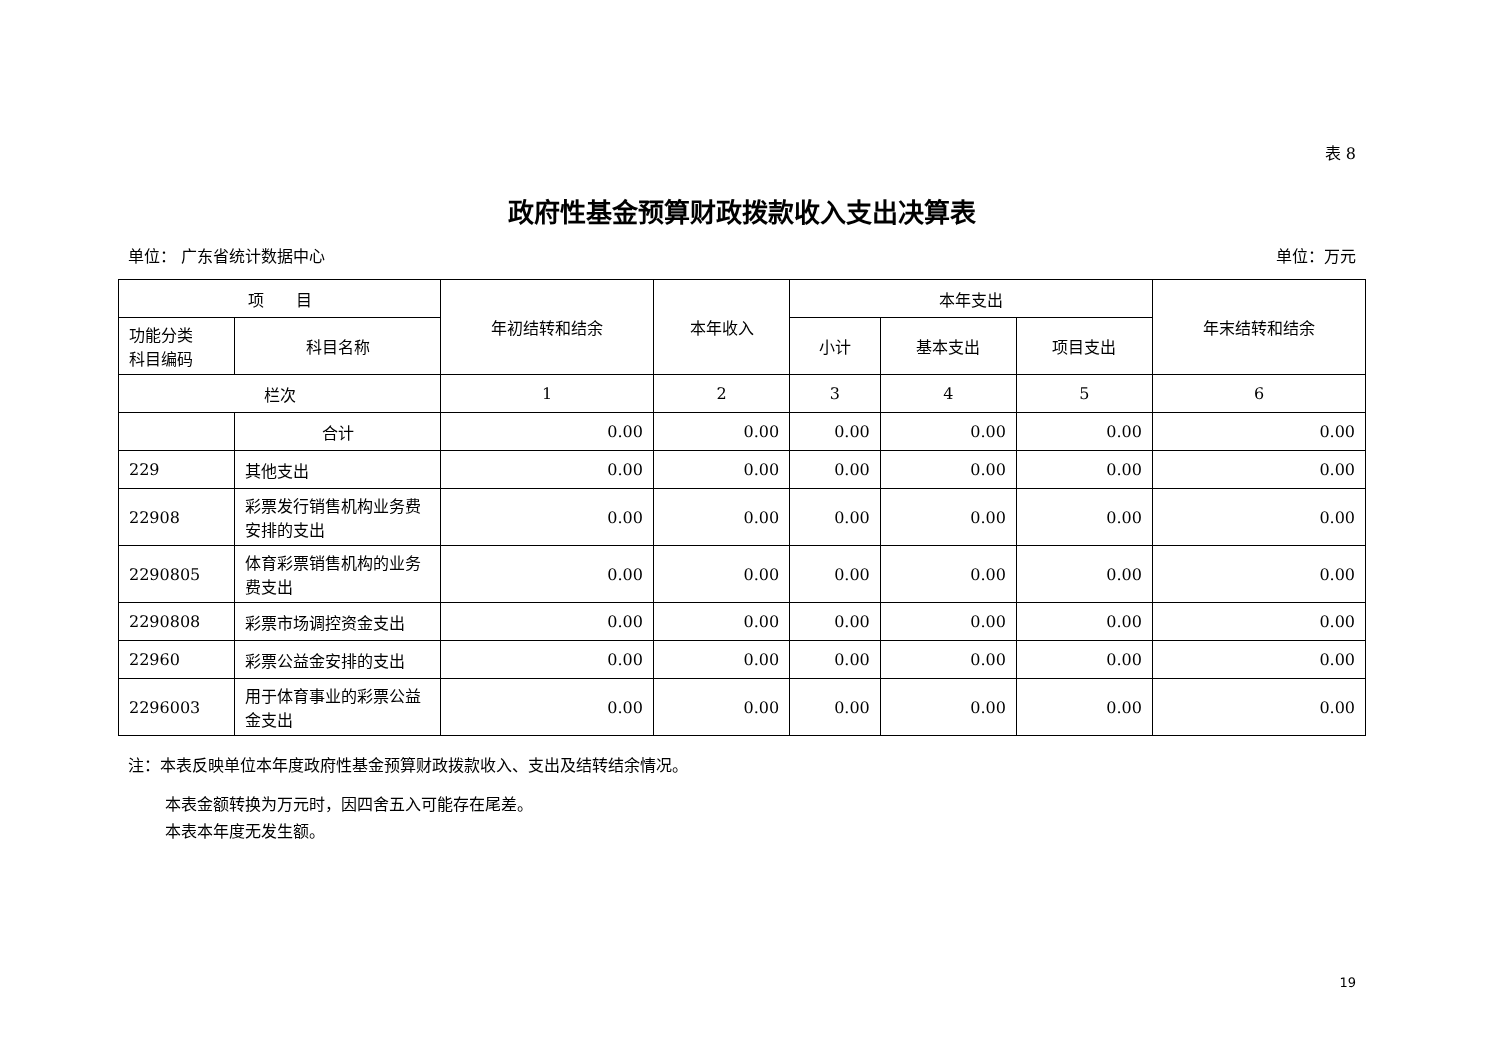表 8
政府性基金预算财政拨款收入支出决算表
单位： 广东省统计数据中心 单位：万元
| 项 目 | | 年初结转和结余 | 本年收入 | 本年支出 | | | 年末结转和结余 |
| --- | --- | --- | --- | --- | --- | --- | --- |
| 功能分类 科目编码 | 科目名称 | | | 小计 | 基本支出 | 项目支出 | |
| 栏次 | | 1 | 2 | 3 | 4 | 5 | 6 |
| | 合计 | 0.00 | 0.00 | 0.00 | 0.00 | 0.00 | 0.00 |
| 229 | 其他支出 | 0.00 | 0.00 | 0.00 | 0.00 | 0.00 | 0.00 |
| 22908 | 彩票发行销售机构业务费安排的支出 | 0.00 | 0.00 | 0.00 | 0.00 | 0.00 | 0.00 |
| 2290805 | 体育彩票销售机构的业务费支出 | 0.00 | 0.00 | 0.00 | 0.00 | 0.00 | 0.00 |
| 2290808 | 彩票市场调控资金支出 | 0.00 | 0.00 | 0.00 | 0.00 | 0.00 | 0.00 |
| 22960 | 彩票公益金安排的支出 | 0.00 | 0.00 | 0.00 | 0.00 | 0.00 | 0.00 |
| 2296003 | 用于体育事业的彩票公益金支出 | 0.00 | 0.00 | 0.00 | 0.00 | 0.00 | 0.00 |
注：本表反映单位本年度政府性基金预算财政拨款收入、支出及结转结余情况。
本表金额转换为万元时，因四舍五入可能存在尾差。
本表本年度无发生额。
19